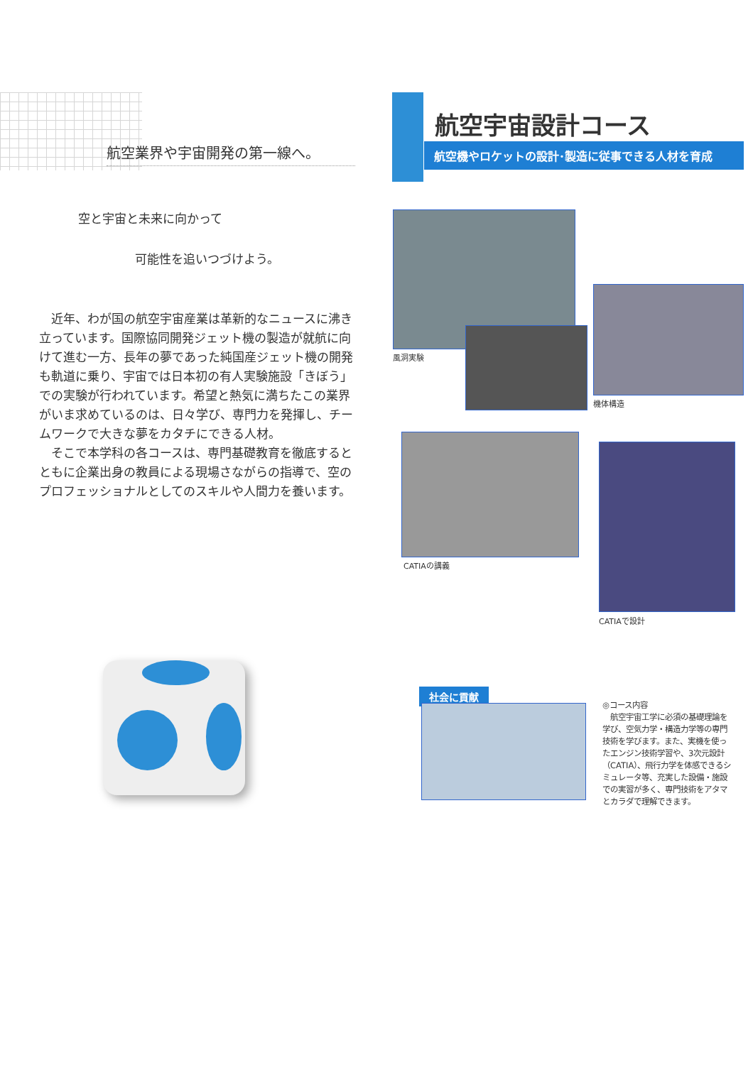航空業界や宇宙開発の第一線へ。
空と宇宙と未来に向かって
可能性を追いつづけよう。
近年、わが国の航空宇宙産業は革新的なニュースに沸き立っています。国際協同開発ジェット機の製造が就航に向けて進む一方、長年の夢であった純国産ジェット機の開発も軌道に乗り、宇宙では日本初の有人実験施設「きぼう」での実験が行われています。希望と熱気に満ちたこの業界がいま求めているのは、日々学び、専門力を発揮し、チームワークで大きな夢をカタチにできる人材。
そこで本学科の各コースは、専門基礎教育を徹底するとともに企業出身の教員による現場さながらの指導で、空のプロフェッショナルとしてのスキルや人間力を養います。
航空宇宙設計コース
航空機やロケットの設計･製造に従事できる人材を育成
風洞実験
機体構造
CATIAの講義
CATIAで設計
社会に貢献
◎コース内容
　航空宇宙工学に必須の基礎理論を学び、空気力学・構造力学等の専門技術を学びます。また、実機を使ったエンジン技術学習や、3次元設計（CATIA）、飛行力学を体感できるシミュレータ等、充実した設備・施設での実習が多く、専門技術をアタマとカラダで理解できます。